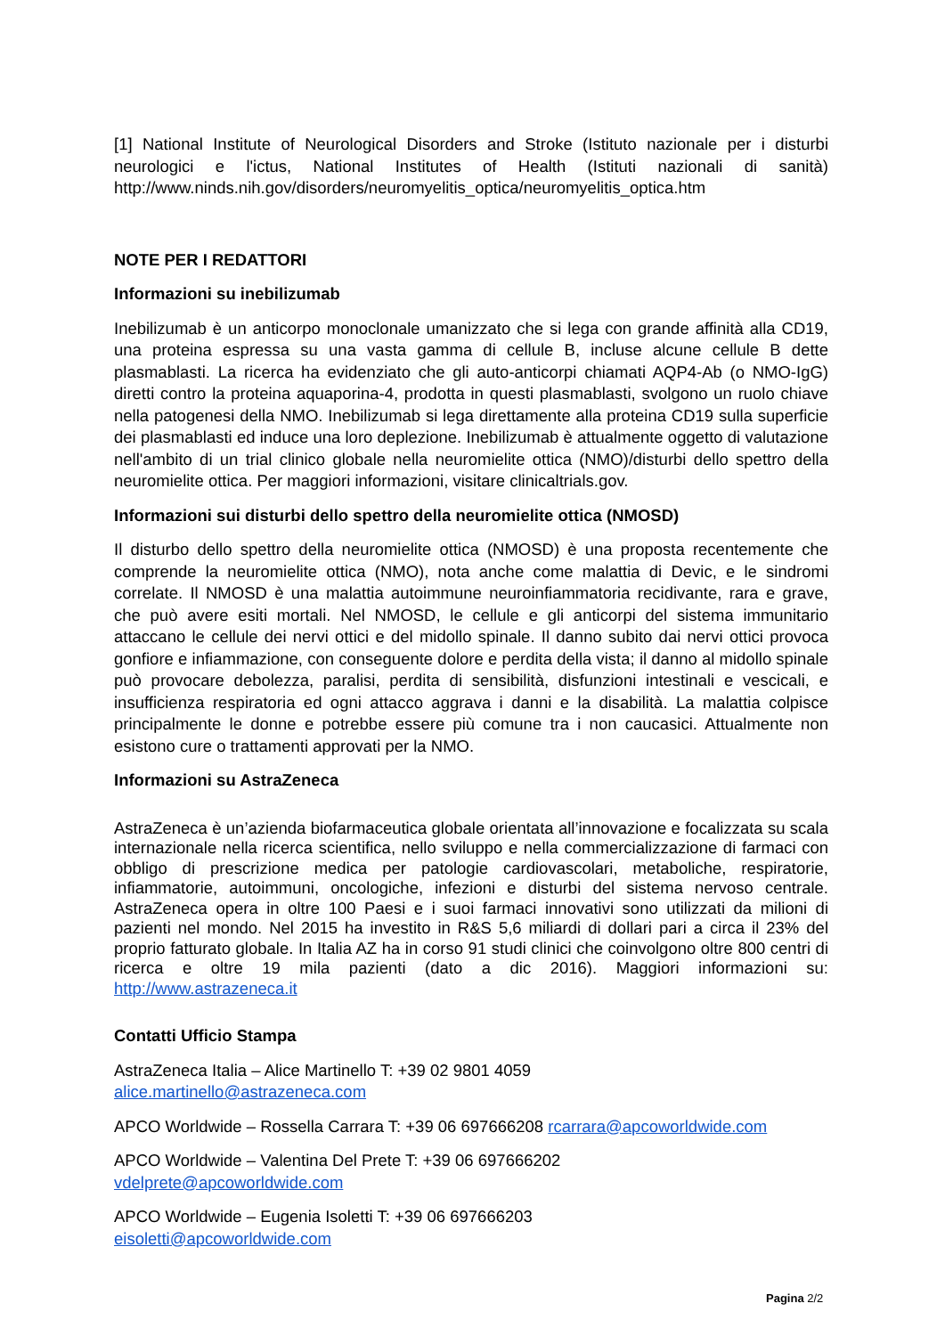[1] National Institute of Neurological Disorders and Stroke (Istituto nazionale per i disturbi neurologici e l'ictus, National Institutes of Health (Istituti nazionali di sanità) http://www.ninds.nih.gov/disorders/neuromyelitis_optica/neuromyelitis_optica.htm
NOTE PER I REDATTORI
Informazioni su inebilizumab
Inebilizumab è un anticorpo monoclonale umanizzato che si lega con grande affinità alla CD19, una proteina espressa su una vasta gamma di cellule B, incluse alcune cellule B dette plasmablasti. La ricerca ha evidenziato che gli auto-anticorpi chiamati AQP4-Ab (o NMO-IgG) diretti contro la proteina aquaporina-4, prodotta in questi plasmablasti, svolgono un ruolo chiave nella patogenesi della NMO. Inebilizumab si lega direttamente alla proteina CD19 sulla superficie dei plasmablasti ed induce una loro deplezione. Inebilizumab è attualmente oggetto di valutazione nell'ambito di un trial clinico globale nella neuromielite ottica (NMO)/disturbi dello spettro della neuromielite ottica. Per maggiori informazioni, visitare clinicaltrials.gov.
Informazioni sui disturbi dello spettro della neuromielite ottica (NMOSD)
Il disturbo dello spettro della neuromielite ottica (NMOSD) è una proposta recentemente che comprende la neuromielite ottica (NMO), nota anche come malattia di Devic, e le sindromi correlate. Il NMOSD è una malattia autoimmune neuroinfiammatoria recidivante, rara e grave, che può avere esiti mortali. Nel NMOSD, le cellule e gli anticorpi del sistema immunitario attaccano le cellule dei nervi ottici e del midollo spinale. Il danno subito dai nervi ottici provoca gonfiore e infiammazione, con conseguente dolore e perdita della vista; il danno al midollo spinale può provocare debolezza, paralisi, perdita di sensibilità, disfunzioni intestinali e vescicali, e insufficienza respiratoria ed ogni attacco aggrava i danni e la disabilità. La malattia colpisce principalmente le donne e potrebbe essere più comune tra i non caucasici. Attualmente non esistono cure o trattamenti approvati per la NMO.
Informazioni su AstraZeneca
AstraZeneca è un’azienda biofarmaceutica globale orientata all’innovazione e focalizzata su scala internazionale nella ricerca scientifica, nello sviluppo e nella commercializzazione di farmaci con obbligo di prescrizione medica per patologie cardiovascolari, metaboliche, respiratorie, infiammatorie, autoimmuni, oncologiche, infezioni e disturbi del sistema nervoso centrale. AstraZeneca opera in oltre 100 Paesi e i suoi farmaci innovativi sono utilizzati da milioni di pazienti nel mondo. Nel 2015 ha investito in R&S 5,6 miliardi di dollari pari a circa il 23% del proprio fatturato globale. In Italia AZ ha in corso 91 studi clinici che coinvolgono oltre 800 centri di ricerca e oltre 19 mila pazienti (dato a dic 2016). Maggiori informazioni su: http://www.astrazeneca.it
Contatti Ufficio Stampa
AstraZeneca Italia – Alice Martinello T: +39 02 9801 4059
alice.martinello@astrazeneca.com
APCO Worldwide – Rossella Carrara T: +39 06 697666208 rcarrara@apcoworldwide.com
APCO Worldwide – Valentina Del Prete T: +39 06 697666202
vdelprete@apcoworldwide.com
APCO Worldwide – Eugenia Isoletti T: +39 06 697666203
eisoletti@apcoworldwide.com
Pagina 2/2